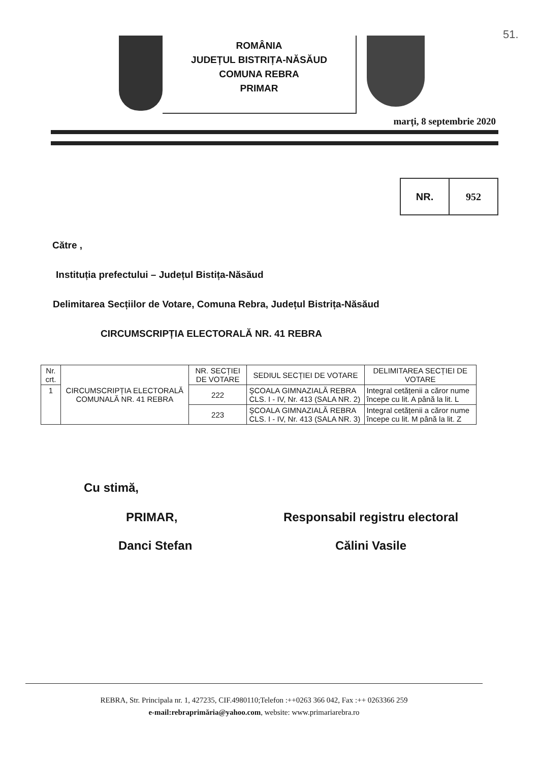51.
ROMÂNIA
JUDEȚUL BISTRIȚA-NĂSĂUD
COMUNA REBRA
PRIMAR
marți, 8 septembrie 2020
NR. 952
Către ,
Instituția prefectului – Județul Bistița-Năsăud
Delimitarea Secțiilor de Votare, Comuna Rebra, Județul Bistrița-Năsăud
CIRCUMSCRIPȚIA ELECTORALĂ NR. 41 REBRA
| Nr. crt. | CIRCUMSCRIPȚIA ELECTORALĂ COMUNALĂ NR. 41 REBRA | NR. SECȚIEI DE VOTARE | SEDIUL SECȚIEI DE VOTARE | DELIMITAREA SECȚIEI DE VOTARE |
| --- | --- | --- | --- | --- |
| 1 | | 222 | ŞCOALA GIMNAZIALĂ REBRA CLS. I - IV, Nr. 413 (SALA NR. 2) | Integral cetățenii a căror nume începe cu lit. A până la lit. L |
| | | 223 | ŞCOALA GIMNAZIALĂ REBRA CLS. I - IV, Nr. 413 (SALA NR. 3) | Integral cetățenii a căror nume începe cu lit. M până la lit. Z |
Cu stimă,
PRIMAR,
Danci Stefan
Responsabil registru electoral
Călini Vasile
REBRA, Str. Principala nr. 1, 427235, CIF.4980110;Telefon :++0263 366 042, Fax :++ 0263366 259
e-mail:rebraprimăria@yahoo.com, website: www.primariarebra.ro